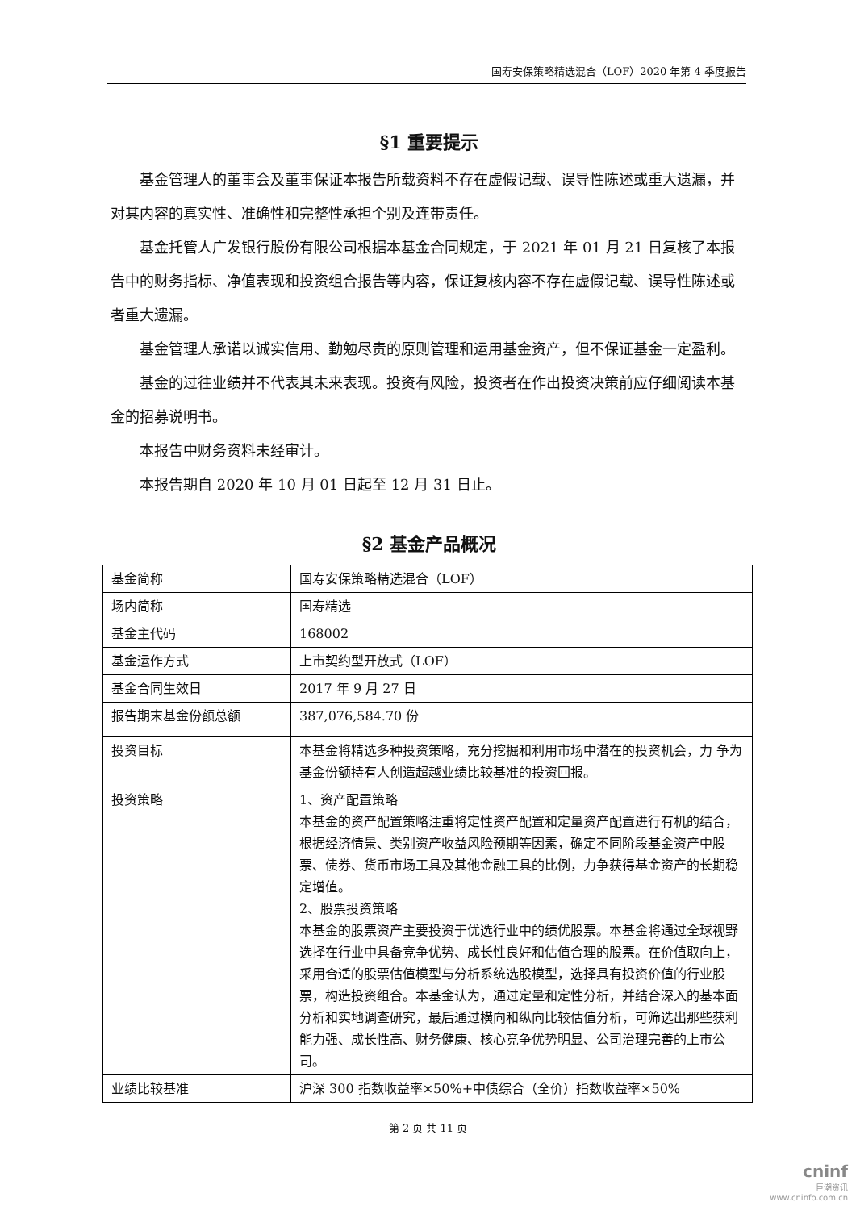国寿安保策略精选混合（LOF）2020 年第 4 季度报告
§1 重要提示
基金管理人的董事会及董事保证本报告所载资料不存在虚假记载、误导性陈述或重大遗漏，并对其内容的真实性、准确性和完整性承担个别及连带责任。
基金托管人广发银行股份有限公司根据本基金合同规定，于 2021 年 01 月 21 日复核了本报告中的财务指标、净值表现和投资组合报告等内容，保证复核内容不存在虚假记载、误导性陈述或者重大遗漏。
基金管理人承诺以诚实信用、勤勉尽责的原则管理和运用基金资产，但不保证基金一定盈利。
基金的过往业绩并不代表其未来表现。投资有风险，投资者在作出投资决策前应仔细阅读本基金的招募说明书。
本报告中财务资料未经审计。
本报告期自 2020 年 10 月 01 日起至 12 月 31 日止。
§2 基金产品概况
| 基金简称 | 国寿安保策略精选混合（LOF） |
| 场内简称 | 国寿精选 |
| 基金主代码 | 168002 |
| 基金运作方式 | 上市契约型开放式（LOF） |
| 基金合同生效日 | 2017 年 9 月 27 日 |
| 报告期末基金份额总额 | 387,076,584.70 份 |
| 投资目标 | 本基金将精选多种投资策略，充分挖掘和利用市场中潜在的投资机会，力 争为基金份额持有人创造超越业绩比较基准的投资回报。 |
| 投资策略 | 1、资产配置策略 本基金的资产配置策略注重将定性资产配置和定量资产配置进行有机的结合，根据经济情景、类别资产收益风险预期等因素，确定不同阶段基金资产中股票、债券、货币市场工具及其他金融工具的比例，力争获得基金资产的长期稳定增值。 2、股票投资策略 本基金的股票资产主要投资于优选行业中的绩优股票。本基金将通过全球视野选择在行业中具备竞争优势、成长性良好和估值合理的股票。在价值取向上，采用合适的股票估值模型与分析系统选股模型，选择具有投资价值的行业股票，构造投资组合。本基金认为，通过定量和定性分析，并结合深入的基本面分析和实地调查研究，最后通过横向和纵向比较估值分析，可筛选出那些获利能力强、成长性高、财务健康、核心竞争优势明显、公司治理完善的上市公司。 |
| 业绩比较基准 | 沪深 300 指数收益率×50%+中债综合（全价）指数收益率×50% |
第 2 页 共 11 页
cninf
巨潮资讯
www.cninfo.com.cn